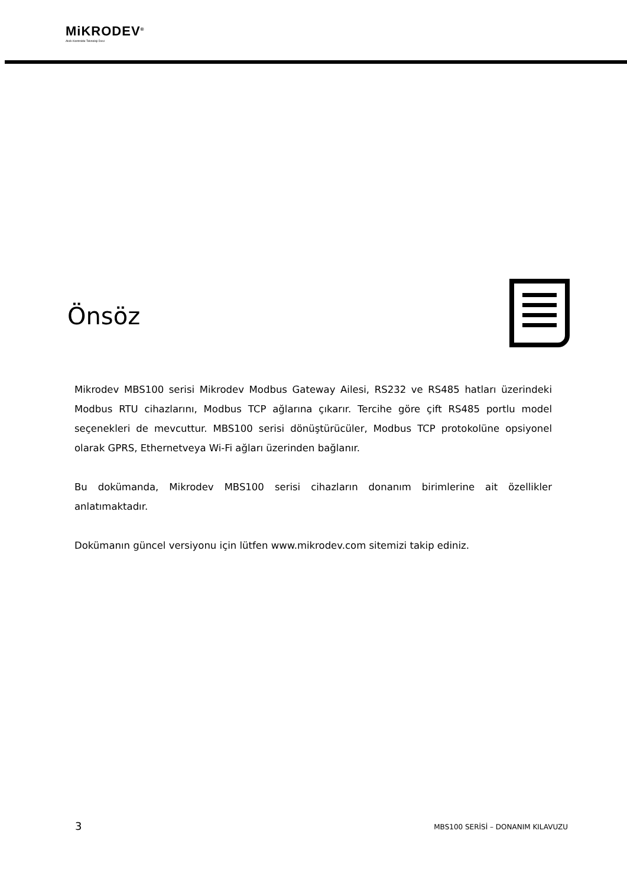MiKRODEV<sup>®</sup>
Akıllı Kontrolde Teknoloji Devi
Önsöz
Mikrodev MBS100 serisi Mikrodev Modbus Gateway Ailesi, RS232 ve RS485 hatları üzerindeki Modbus RTU cihazlarını, Modbus TCP ağlarına çıkarır. Tercihe göre çift RS485 portlu model seçenekleri de mevcuttur. MBS100 serisi dönüştürücüler, Modbus TCP protokolüne opsiyonel olarak GPRS, Ethernetveya Wi-Fi ağları üzerinden bağlanır.
Bu dokümanda, Mikrodev MBS100 serisi cihazların donanım birimlerine ait özellikler anlatımaktadır.
Dokümanın güncel versiyonu için lütfen www.mikrodev.com sitemizi takip ediniz.
3
MBS100 SERİSİ – DONANIM KILAVUZU